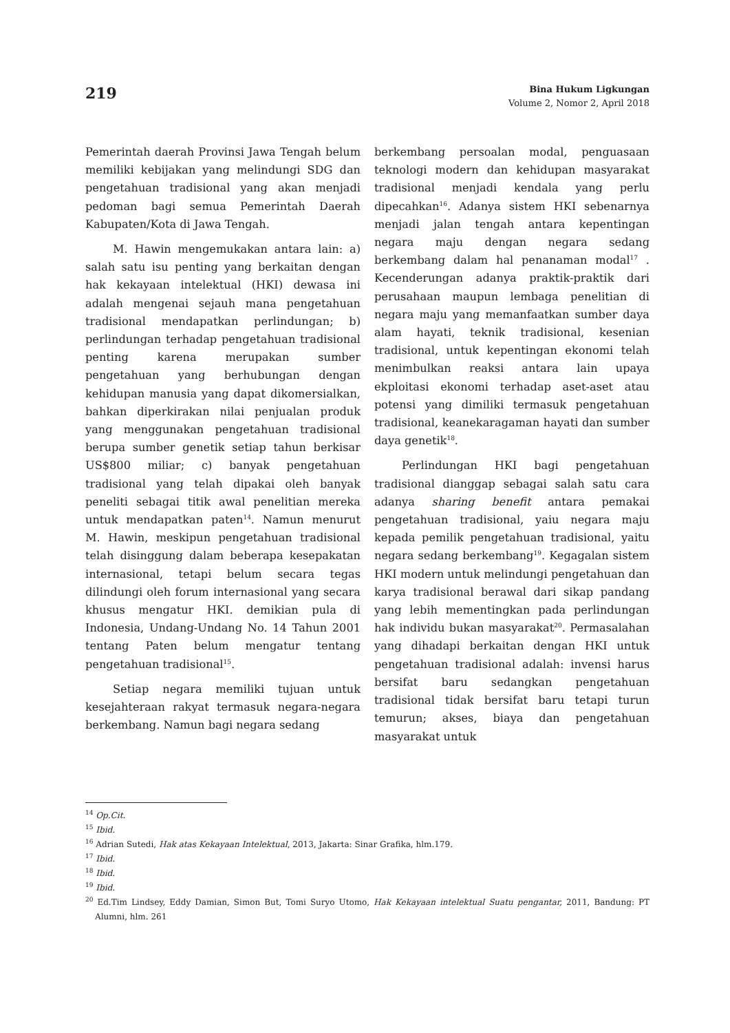219
Bina Hukum Ligkungan
Volume 2, Nomor 2, April 2018
Pemerintah daerah Provinsi Jawa Tengah belum memiliki kebijakan yang melindungi SDG dan pengetahuan tradisional yang akan menjadi pedoman bagi semua Pemerintah Daerah Kabupaten/Kota di Jawa Tengah.
M. Hawin mengemukakan antara lain: a) salah satu isu penting yang berkaitan dengan hak kekayaan intelektual (HKI) dewasa ini adalah mengenai sejauh mana pengetahuan tradisional mendapatkan perlindungan; b) perlindungan terhadap pengetahuan tradisional penting karena merupakan sumber pengetahuan yang berhubungan dengan kehidupan manusia yang dapat dikomersialkan, bahkan diperkirakan nilai penjualan produk yang menggunakan pengetahuan tradisional berupa sumber genetik setiap tahun berkisar US$800 miliar; c) banyak pengetahuan tradisional yang telah dipakai oleh banyak peneliti sebagai titik awal penelitian mereka untuk mendapatkan paten<sup>14</sup>. Namun menurut M. Hawin, meskipun pengetahuan tradisional telah disinggung dalam beberapa kesepakatan internasional, tetapi belum secara tegas dilindungi oleh forum internasional yang secara khusus mengatur HKI. demikian pula di Indonesia, Undang-Undang No. 14 Tahun 2001 tentang Paten belum mengatur tentang pengetahuan tradisional<sup>15</sup>.
Setiap negara memiliki tujuan untuk kesejahteraan rakyat termasuk negara-negara berkembang. Namun bagi negara sedang
berkembang persoalan modal, penguasaan teknologi modern dan kehidupan masyarakat tradisional menjadi kendala yang perlu dipecahkan<sup>16</sup>. Adanya sistem HKI sebenarnya menjadi jalan tengah antara kepentingan negara maju dengan negara sedang berkembang dalam hal penanaman modal<sup>17</sup> . Kecenderungan adanya praktik-praktik dari perusahaan maupun lembaga penelitian di negara maju yang memanfaatkan sumber daya alam hayati, teknik tradisional, kesenian tradisional, untuk kepentingan ekonomi telah menimbulkan reaksi antara lain upaya ekploitasi ekonomi terhadap aset-aset atau potensi yang dimiliki termasuk pengetahuan tradisional, keanekaragaman hayati dan sumber daya genetik<sup>18</sup>.
Perlindungan HKI bagi pengetahuan tradisional dianggap sebagai salah satu cara adanya sharing benefit antara pemakai pengetahuan tradisional, yaiu negara maju kepada pemilik pengetahuan tradisional, yaitu negara sedang berkembang<sup>19</sup>. Kegagalan sistem HKI modern untuk melindungi pengetahuan dan karya tradisional berawal dari sikap pandang yang lebih mementingkan pada perlindungan hak individu bukan masyarakat<sup>20</sup>. Permasalahan yang dihadapi berkaitan dengan HKI untuk pengetahuan tradisional adalah: invensi harus bersifat baru sedangkan pengetahuan tradisional tidak bersifat baru tetapi turun temurun; akses, biaya dan pengetahuan masyarakat untuk
<sup>14</sup> Op.Cit.
<sup>15</sup> Ibid.
<sup>16</sup> Adrian Sutedi, Hak atas Kekayaan Intelektual, 2013, Jakarta: Sinar Grafika, hlm.179.
<sup>17</sup> Ibid.
<sup>18</sup> Ibid.
<sup>19</sup> Ibid.
<sup>20</sup> Ed.Tim Lindsey, Eddy Damian, Simon But, Tomi Suryo Utomo, Hak Kekayaan intelektual Suatu pengantar, 2011, Bandung: PT Alumni, hlm. 261